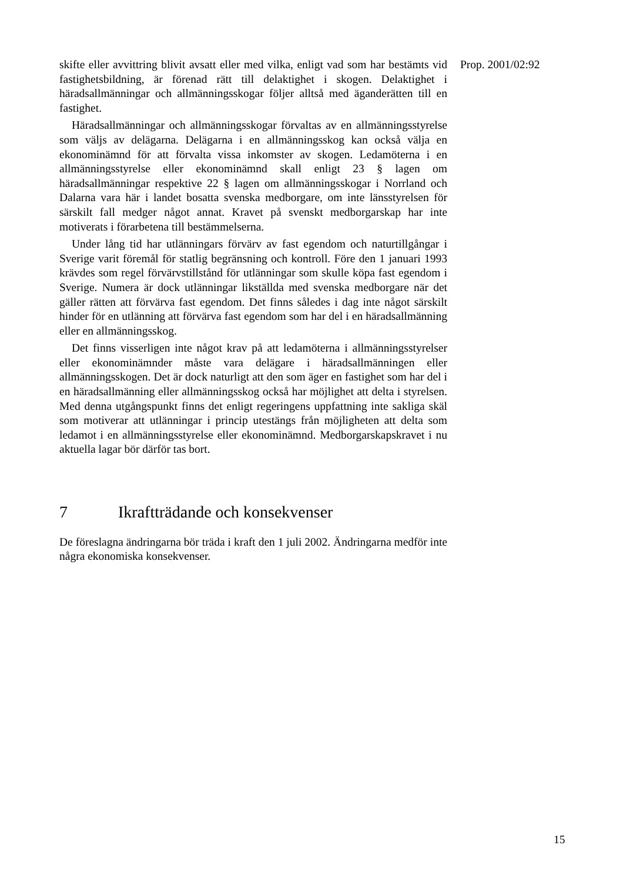skifte eller avvittring blivit avsatt eller med vilka, enligt vad som har bestämts vid fastighetsbildning, är förenad rätt till delaktighet i skogen. Delaktighet i häradsallmänningar och allmänningsskogar följer alltså med äganderätten till en fastighet.
Häradsallmänningar och allmänningsskogar förvaltas av en allmänningsstyrelse som väljs av delägarna. Delägarna i en allmänningsskog kan också välja en ekonominämnd för att förvalta vissa inkomster av skogen. Ledamöterna i en allmänningsstyrelse eller ekonominämnd skall enligt 23 § lagen om häradsallmänningar respektive 22 § lagen om allmänningsskogar i Norrland och Dalarna vara här i landet bosatta svenska medborgare, om inte länsstyrelsen för särskilt fall medger något annat. Kravet på svenskt medborgarskap har inte motiverats i förarbetena till bestämmelserna.
Under lång tid har utlänningars förvärv av fast egendom och naturtillgångar i Sverige varit föremål för statlig begränsning och kontroll. Före den 1 januari 1993 krävdes som regel förvärvstillstånd för utlänningar som skulle köpa fast egendom i Sverige. Numera är dock utlänningar likställda med svenska medborgare när det gäller rätten att förvärva fast egendom. Det finns således i dag inte något särskilt hinder för en utlänning att förvärva fast egendom som har del i en häradsallmänning eller en allmänningsskog.
Det finns visserligen inte något krav på att ledamöterna i allmänningsstyrelser eller ekonominämnder måste vara delägare i häradsallmänningen eller allmänningsskogen. Det är dock naturligt att den som äger en fastighet som har del i en häradsallmänning eller allmänningsskog också har möjlighet att delta i styrelsen. Med denna utgångspunkt finns det enligt regeringens uppfattning inte sakliga skäl som motiverar att utlänningar i princip utestängs från möjligheten att delta som ledamot i en allmänningsstyrelse eller ekonominämnd. Medborgarskapskravet i nu aktuella lagar bör därför tas bort.
7 Ikraftträdande och konsekvenser
De föreslagna ändringarna bör träda i kraft den 1 juli 2002. Ändringarna medför inte några ekonomiska konsekvenser.
Prop. 2001/02:92
15